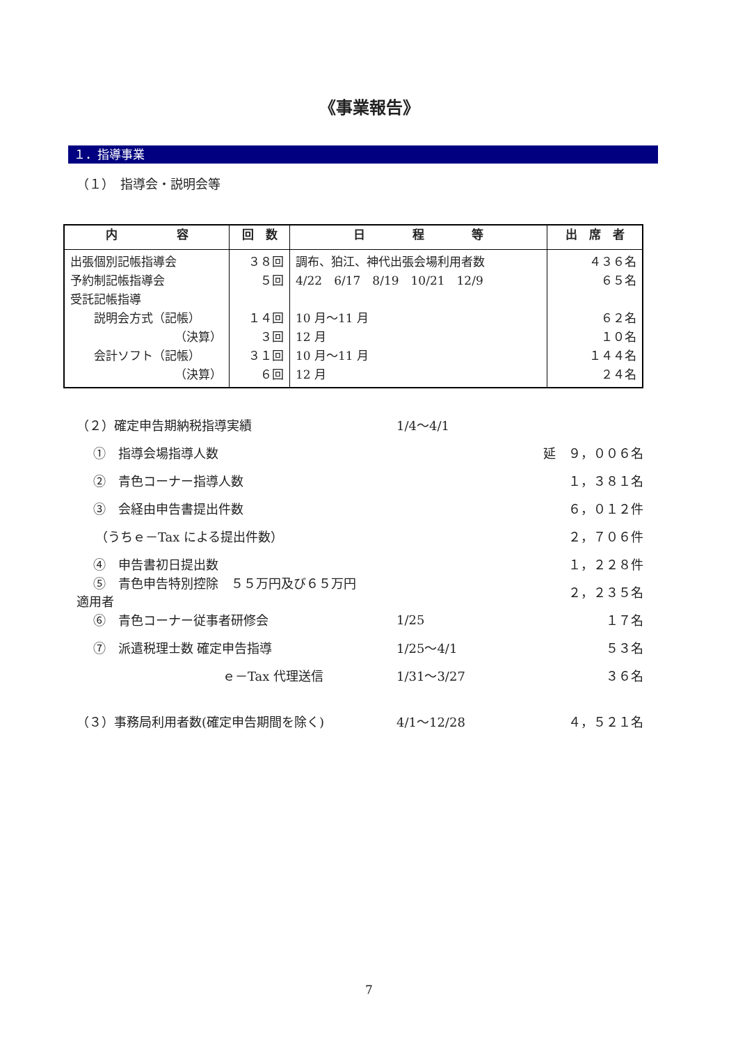《事業報告》
１．指導事業
（１）　指導会・説明会等
| 内 容 | 回 数 | 日 程 等 | 出 席 者 |
| --- | --- | --- | --- |
| 出張個別記帳指導会 予約制記帳指導会 受託記帳指導 説明会方式（記帳） （決算） 会計ソフト（記帳） （決算） | ３８回 ５回 １４回 ３回 ３１回 ６回 | 調布、狛江、神代出張会場利用者数 4/22 6/17 8/19 10/21 12/9 10 月～11 月 12 月 10 月～11 月 12 月 | ４３６名 ６５名 ６２名 １０名 １４４名 ２４名 |
（２）確定申告期納税指導実績 1/4～4/1
　 ①　指導会場指導人数 延　９，００６名
　 ②　青色コーナー指導人数 １，３８１名
　 ③　会経由申告書提出件数 ６，０１２件
　　（うちｅ－Tax による提出件数） ２，７０６件
　 ④　申告書初日提出数 １，２２８件
　 ⑤　青色申告特別控除　５５万円及び６５万円適用者 ２，２３５名
　 ⑥　青色コーナー従事者研修会 1/25 １７名
　 ⑦　派遣税理士数 確定申告指導 1/25～4/1 ５３名
ｅ－Tax 代理送信 1/31～3/27 ３６名
（３）事務局利用者数(確定申告期間を除く) 4/1～12/28 ４，５２１名
7